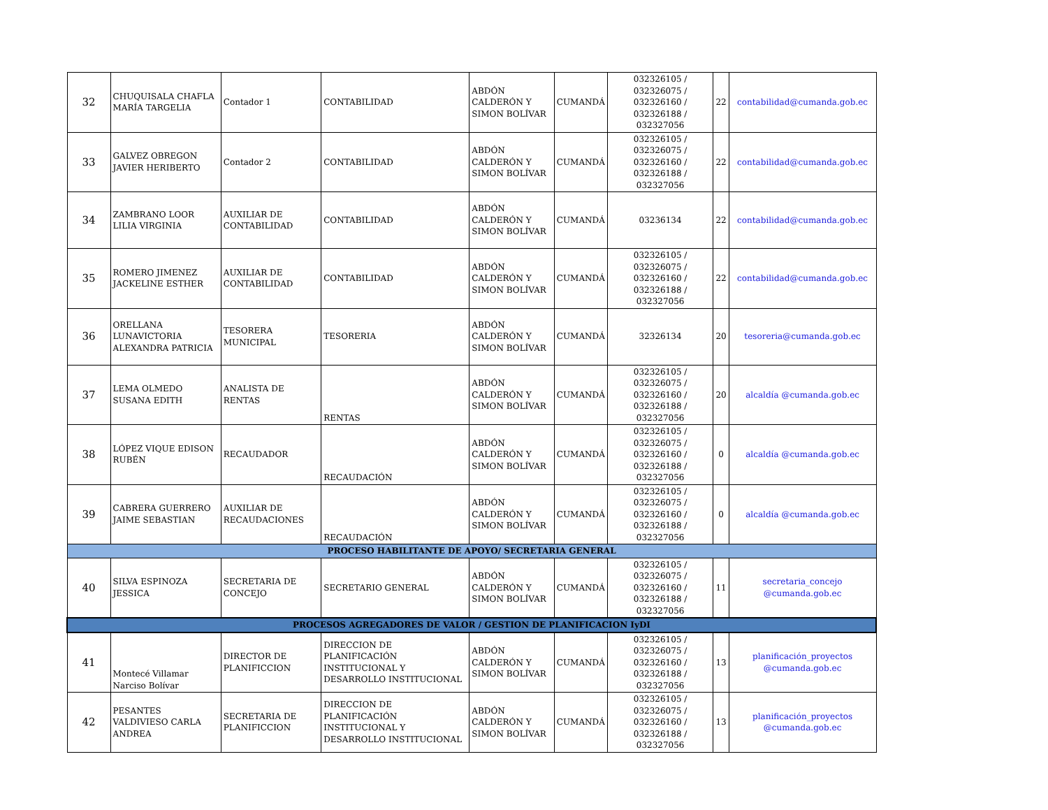| 32 | CHUQUISALA CHAFLA MARÍA TARGELIA | Contador 1 | CONTABILIDAD | ABDÓN CALDERÓN Y SIMON BOLÍVAR | CUMANDÁ | 032326105 / 032326075 / 032326160 / 032326188 / 032327056 | 22 | contabilidad@cumanda.gob.ec |
| 33 | GALVEZ OBREGON JAVIER HERIBERTO | Contador 2 | CONTABILIDAD | ABDÓN CALDERÓN Y SIMON BOLÍVAR | CUMANDÁ | 032326105 / 032326075 / 032326160 / 032326188 / 032327056 | 22 | contabilidad@cumanda.gob.ec |
| 34 | ZAMBRANO LOOR LILIA VIRGINIA | AUXILIAR DE CONTABILIDAD | CONTABILIDAD | ABDÓN CALDERÓN Y SIMON BOLÍVAR | CUMANDÁ | 03236134 | 22 | contabilidad@cumanda.gob.ec |
| 35 | ROMERO JIMENEZ JACKELINE ESTHER | AUXILIAR DE CONTABILIDAD | CONTABILIDAD | ABDÓN CALDERÓN Y SIMON BOLÍVAR | CUMANDÁ | 032326105 / 032326075 / 032326160 / 032326188 / 032327056 | 22 | contabilidad@cumanda.gob.ec |
| 36 | ORELLANA LUNAVICTORIA ALEXANDRA PATRICIA | TESORERA MUNICIPAL | TESORERIA | ABDÓN CALDERÓN Y SIMON BOLÍVAR | CUMANDÁ | 32326134 | 20 | tesoreria@cumanda.gob.ec |
| 37 | LEMA OLMEDO SUSANA EDITH | ANALISTA DE RENTAS | RENTAS | ABDÓN CALDERÓN Y SIMON BOLÍVAR | CUMANDÁ | 032326105 / 032326075 / 032326160 / 032326188 / 032327056 | 20 | alcaldía @cumanda.gob.ec |
| 38 | LÓPEZ VIQUE EDISON RUBÉN | RECAUDADOR | RECAUDACIÓN | ABDÓN CALDERÓN Y SIMON BOLÍVAR | CUMANDÁ | 032326105 / 032326075 / 032326160 / 032326188 / 032327056 | 0 | alcaldía @cumanda.gob.ec |
| 39 | CABRERA GUERRERO JAIME SEBASTIAN | AUXILIAR DE RECAUDACIONES | RECAUDACIÓN | ABDÓN CALDERÓN Y SIMON BOLÍVAR | CUMANDÁ | 032326105 / 032326075 / 032326160 / 032326188 / 032327056 | 0 | alcaldía @cumanda.gob.ec |
| PROCESO HABILITANTE DE APOYO/ SECRETARIA GENERAL | | | | | | | | |
| 40 | SILVA ESPINOZA JESSICA | SECRETARIA DE CONCEJO | SECRETARIO GENERAL | ABDÓN CALDERÓN Y SIMON BOLÍVAR | CUMANDÁ | 032326105 / 032326075 / 032326160 / 032326188 / 032327056 | 11 | secretaria_concejo @cumanda.gob.ec |
| PROCESOS AGREGADORES DE VALOR / GESTION DE PLANIFICACION IyDI | | | | | | | | |
| 41 | Montecé Villamar Narciso Bolívar | DIRECTOR DE PLANIFICCION | DIRECCION DE PLANIFICACIÓN INSTITUCIONAL Y DESARROLLO INSTITUCIONAL | ABDÓN CALDERÓN Y SIMON BOLÍVAR | CUMANDÁ | 032326105 / 032326075 / 032326160 / 032326188 / 032327056 | 13 | planificación_proyectos @cumanda.gob.ec |
| 42 | PESANTES VALDIVIESO CARLA ANDREA | SECRETARIA DE PLANIFICCION | DIRECCION DE PLANIFICACIÓN INSTITUCIONAL Y DESARROLLO INSTITUCIONAL | ABDÓN CALDERÓN Y SIMON BOLÍVAR | CUMANDÁ | 032326105 / 032326075 / 032326160 / 032326188 / 032327056 | 13 | planificación_proyectos @cumanda.gob.ec |